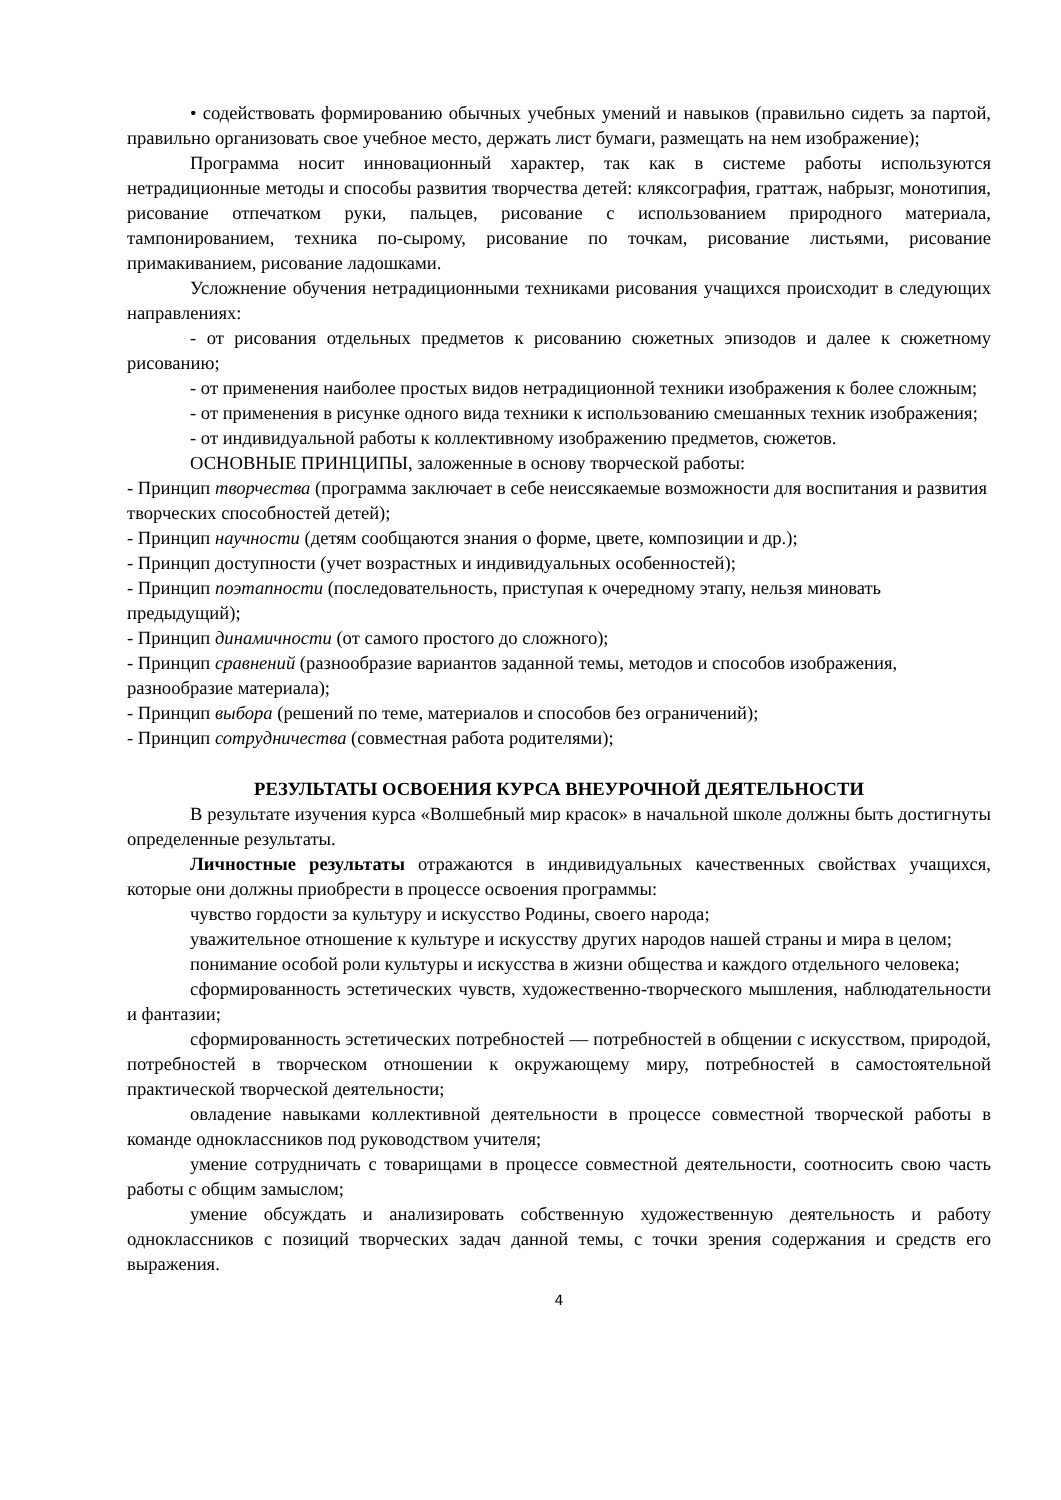• содействовать формированию обычных учебных умений и навыков (правильно сидеть за партой, правильно организовать свое учебное место, держать лист бумаги, размещать на нем изображение);
Программа носит инновационный характер, так как в системе работы используются нетрадиционные методы и способы развития творчества детей: кляксография, граттаж, набрызг, монотипия, рисование отпечатком руки, пальцев, рисование с использованием природного материала, тампонированием, техника по-сырому, рисование по точкам, рисование листьями, рисование примакиванием, рисование ладошками.
Усложнение обучения нетрадиционными техниками рисования учащихся происходит в следующих направлениях:
- от рисования отдельных предметов к рисованию сюжетных эпизодов и далее к сюжетному рисованию;
- от применения наиболее простых видов нетрадиционной техники изображения к более сложным;
- от применения в рисунке одного вида техники к использованию смешанных техник изображения;
- от индивидуальной работы к коллективному изображению предметов, сюжетов.
ОСНОВНЫЕ ПРИНЦИПЫ, заложенные в основу творческой работы:
- Принцип творчества (программа заключает в себе неиссякаемые возможности для воспитания и развития творческих способностей детей);
- Принцип научности (детям сообщаются знания о форме, цвете, композиции и др.);
- Принцип доступности (учет возрастных и индивидуальных особенностей);
- Принцип поэтапности (последовательность, приступая к очередному этапу, нельзя миновать предыдущий);
- Принцип динамичности (от самого простого до сложного);
- Принцип сравнений (разнообразие вариантов заданной темы, методов и способов изображения, разнообразие материала);
- Принцип выбора (решений по теме, материалов и способов без ограничений);
- Принцип сотрудничества (совместная работа родителями);
РЕЗУЛЬТАТЫ ОСВОЕНИЯ КУРСА ВНЕУРОЧНОЙ ДЕЯТЕЛЬНОСТИ
В результате изучения курса «Волшебный мир красок» в начальной школе должны быть достигнуты определенные результаты.
Личностные результаты отражаются в индивидуальных качественных свойствах учащихся, которые они должны приобрести в процессе освоения программы:
чувство гордости за культуру и искусство Родины, своего народа;
уважительное отношение к культуре и искусству других народов нашей страны и мира в целом;
понимание особой роли культуры и искусства в жизни общества и каждого отдельного человека;
сформированность эстетических чувств, художественно-творческого мышления, наблюдательности и фантазии;
сформированность эстетических потребностей — потребностей в общении с искусством, природой, потребностей в творческом отношении к окружающему миру, потребностей в самостоятельной практической творческой деятельности;
овладение навыками коллективной деятельности в процессе совместной творческой работы в команде одноклассников под руководством учителя;
умение сотрудничать с товарищами в процессе совместной деятельности, соотносить свою часть работы с общим замыслом;
умение обсуждать и анализировать собственную художественную деятельность и работу одноклассников с позиций творческих задач данной темы, с точки зрения содержания и средств его выражения.
4